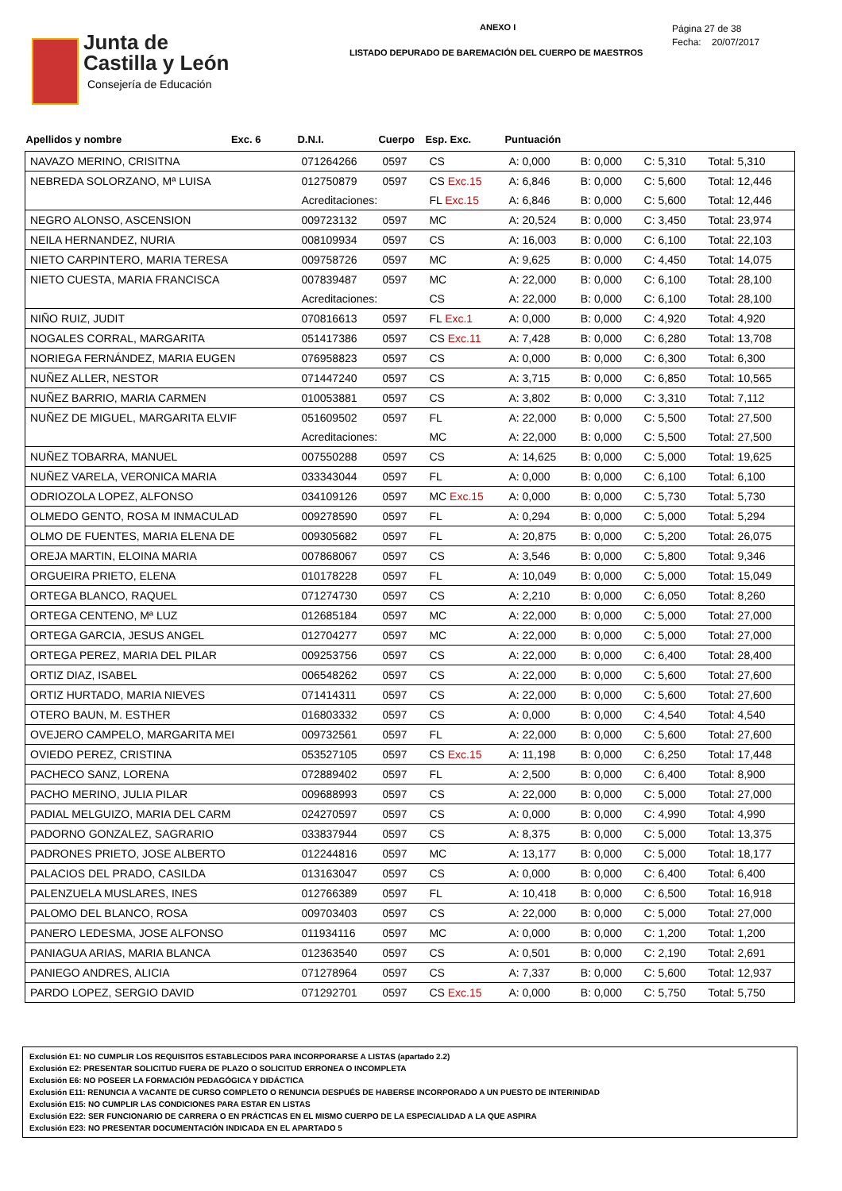Junta de
Castilla y León
Consejería de Educación
ANEXO I
LISTADO DEPURADO DE BAREMACIÓN DEL CUERPO DE MAESTROS
Página 27 de 38
Fecha: 20/07/2017
| Apellidos y nombre | Exc. 6 | D.N.I. | Cuerpo | Esp. Exc. | Puntuación | | | |
| --- | --- | --- | --- | --- | --- | --- | --- | --- |
| NAVAZO MERINO, CRISITNA | | 071264266 | 0597 | CS | A: 0,000 | B: 0,000 | C: 5,310 | Total: 5,310 |
| NEBREDA SOLORZANO, Mª LUISA | | 012750879 | 0597 | CS Exc.15 | A: 6,846 | B: 0,000 | C: 5,600 | Total: 12,446 |
| | | Acreditaciones: | | FL Exc.15 | A: 6,846 | B: 0,000 | C: 5,600 | Total: 12,446 |
| NEGRO ALONSO, ASCENSION | | 009723132 | 0597 | MC | A: 20,524 | B: 0,000 | C: 3,450 | Total: 23,974 |
| NEILA HERNANDEZ, NURIA | | 008109934 | 0597 | CS | A: 16,003 | B: 0,000 | C: 6,100 | Total: 22,103 |
| NIETO CARPINTERO, MARIA TERESA | | 009758726 | 0597 | MC | A: 9,625 | B: 0,000 | C: 4,450 | Total: 14,075 |
| NIETO CUESTA, MARIA FRANCISCA | | 007839487 | 0597 | MC | A: 22,000 | B: 0,000 | C: 6,100 | Total: 28,100 |
| | | Acreditaciones: | | CS | A: 22,000 | B: 0,000 | C: 6,100 | Total: 28,100 |
| NIÑO RUIZ, JUDIT | | 070816613 | 0597 | FL Exc.1 | A: 0,000 | B: 0,000 | C: 4,920 | Total: 4,920 |
| NOGALES CORRAL, MARGARITA | | 051417386 | 0597 | CS Exc.11 | A: 7,428 | B: 0,000 | C: 6,280 | Total: 13,708 |
| NORIEGA FERNÁNDEZ, MARIA EUGEN | | 076958823 | 0597 | CS | A: 0,000 | B: 0,000 | C: 6,300 | Total: 6,300 |
| NUÑEZ ALLER, NESTOR | | 071447240 | 0597 | CS | A: 3,715 | B: 0,000 | C: 6,850 | Total: 10,565 |
| NUÑEZ BARRIO, MARIA CARMEN | | 010053881 | 0597 | CS | A: 3,802 | B: 0,000 | C: 3,310 | Total: 7,112 |
| NUÑEZ DE MIGUEL, MARGARITA ELVIF | | 051609502 | 0597 | FL | A: 22,000 | B: 0,000 | C: 5,500 | Total: 27,500 |
| | | Acreditaciones: | | MC | A: 22,000 | B: 0,000 | C: 5,500 | Total: 27,500 |
| NUÑEZ TOBARRA, MANUEL | | 007550288 | 0597 | CS | A: 14,625 | B: 0,000 | C: 5,000 | Total: 19,625 |
| NUÑEZ VARELA, VERONICA MARIA | | 033343044 | 0597 | FL | A: 0,000 | B: 0,000 | C: 6,100 | Total: 6,100 |
| ODRIOZOLA LOPEZ, ALFONSO | | 034109126 | 0597 | MC Exc.15 | A: 0,000 | B: 0,000 | C: 5,730 | Total: 5,730 |
| OLMEDO GENTO, ROSA M INMACULAD | | 009278590 | 0597 | FL | A: 0,294 | B: 0,000 | C: 5,000 | Total: 5,294 |
| OLMO DE FUENTES, MARIA ELENA DE | | 009305682 | 0597 | FL | A: 20,875 | B: 0,000 | C: 5,200 | Total: 26,075 |
| OREJA MARTIN, ELOINA MARIA | | 007868067 | 0597 | CS | A: 3,546 | B: 0,000 | C: 5,800 | Total: 9,346 |
| ORGUEIRA PRIETO, ELENA | | 010178228 | 0597 | FL | A: 10,049 | B: 0,000 | C: 5,000 | Total: 15,049 |
| ORTEGA BLANCO, RAQUEL | | 071274730 | 0597 | CS | A: 2,210 | B: 0,000 | C: 6,050 | Total: 8,260 |
| ORTEGA CENTENO, Mª LUZ | | 012685184 | 0597 | MC | A: 22,000 | B: 0,000 | C: 5,000 | Total: 27,000 |
| ORTEGA GARCIA, JESUS ANGEL | | 012704277 | 0597 | MC | A: 22,000 | B: 0,000 | C: 5,000 | Total: 27,000 |
| ORTEGA PEREZ, MARIA DEL PILAR | | 009253756 | 0597 | CS | A: 22,000 | B: 0,000 | C: 6,400 | Total: 28,400 |
| ORTIZ DIAZ, ISABEL | | 006548262 | 0597 | CS | A: 22,000 | B: 0,000 | C: 5,600 | Total: 27,600 |
| ORTIZ HURTADO, MARIA NIEVES | | 071414311 | 0597 | CS | A: 22,000 | B: 0,000 | C: 5,600 | Total: 27,600 |
| OTERO BAUN, M. ESTHER | | 016803332 | 0597 | CS | A: 0,000 | B: 0,000 | C: 4,540 | Total: 4,540 |
| OVEJERO CAMPELO, MARGARITA MEI | | 009732561 | 0597 | FL | A: 22,000 | B: 0,000 | C: 5,600 | Total: 27,600 |
| OVIEDO PEREZ, CRISTINA | | 053527105 | 0597 | CS Exc.15 | A: 11,198 | B: 0,000 | C: 6,250 | Total: 17,448 |
| PACHECO SANZ, LORENA | | 072889402 | 0597 | FL | A: 2,500 | B: 0,000 | C: 6,400 | Total: 8,900 |
| PACHO MERINO, JULIA PILAR | | 009688993 | 0597 | CS | A: 22,000 | B: 0,000 | C: 5,000 | Total: 27,000 |
| PADIAL MELGUIZO, MARIA DEL CARM | | 024270597 | 0597 | CS | A: 0,000 | B: 0,000 | C: 4,990 | Total: 4,990 |
| PADORNO GONZALEZ, SAGRARIO | | 033837944 | 0597 | CS | A: 8,375 | B: 0,000 | C: 5,000 | Total: 13,375 |
| PADRONES PRIETO, JOSE ALBERTO | | 012244816 | 0597 | MC | A: 13,177 | B: 0,000 | C: 5,000 | Total: 18,177 |
| PALACIOS DEL PRADO, CASILDA | | 013163047 | 0597 | CS | A: 0,000 | B: 0,000 | C: 6,400 | Total: 6,400 |
| PALENZUELA MUSLARES, INES | | 012766389 | 0597 | FL | A: 10,418 | B: 0,000 | C: 6,500 | Total: 16,918 |
| PALOMO DEL BLANCO, ROSA | | 009703403 | 0597 | CS | A: 22,000 | B: 0,000 | C: 5,000 | Total: 27,000 |
| PANERO LEDESMA, JOSE ALFONSO | | 011934116 | 0597 | MC | A: 0,000 | B: 0,000 | C: 1,200 | Total: 1,200 |
| PANIAGUA ARIAS, MARIA BLANCA | | 012363540 | 0597 | CS | A: 0,501 | B: 0,000 | C: 2,190 | Total: 2,691 |
| PANIEGO ANDRES, ALICIA | | 071278964 | 0597 | CS | A: 7,337 | B: 0,000 | C: 5,600 | Total: 12,937 |
| PARDO LOPEZ, SERGIO DAVID | | 071292701 | 0597 | CS Exc.15 | A: 0,000 | B: 0,000 | C: 5,750 | Total: 5,750 |
Exclusión E1: NO CUMPLIR LOS REQUISITOS ESTABLECIDOS PARA INCORPORARSE A LISTAS (apartado 2.2)
Exclusión E2: PRESENTAR SOLICITUD FUERA DE PLAZO O SOLICITUD ERRONEA O INCOMPLETA
Exclusión E6: NO POSEER LA FORMACIÓN PEDAGÓGICA Y DIDÁCTICA
Exclusión E11: RENUNCIA A VACANTE DE CURSO COMPLETO O RENUNCIA DESPUÉS DE HABERSE INCORPORADO A UN PUESTO DE INTERINIDAD
Exclusión E15: NO CUMPLIR LAS CONDICIONES PARA ESTAR EN LISTAS
Exclusión E22: SER FUNCIONARIO DE CARRERA O EN PRÁCTICAS EN EL MISMO CUERPO DE LA ESPECIALIDAD A LA QUE ASPIRA
Exclusión E23: NO PRESENTAR DOCUMENTACIÓN INDICADA EN EL APARTADO 5